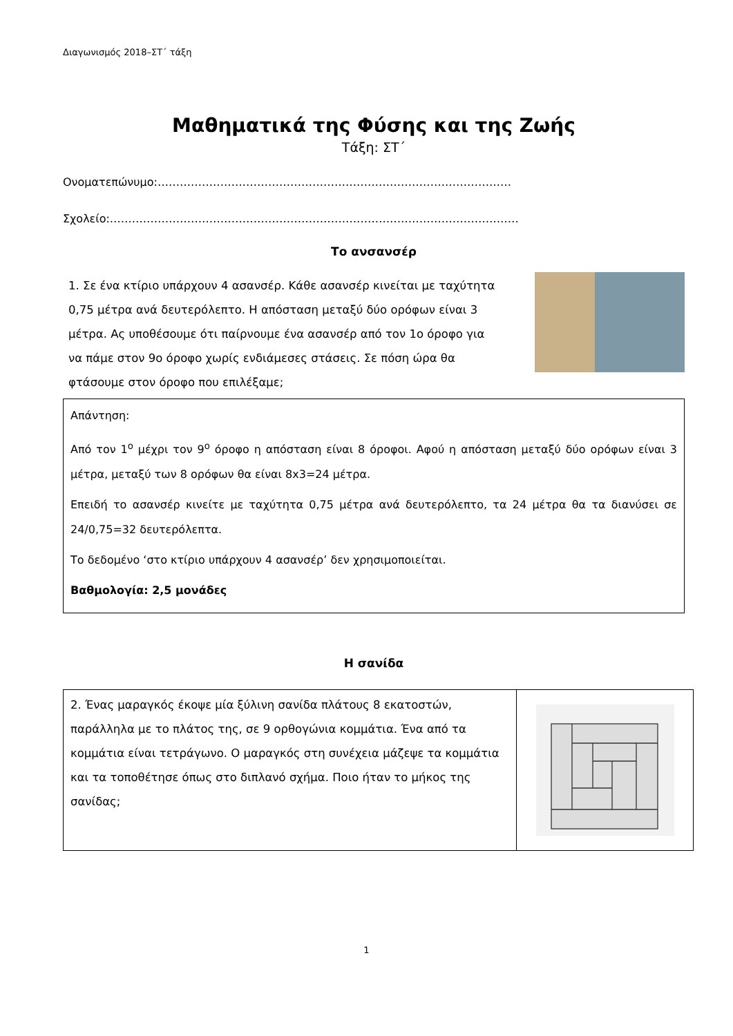Διαγωνισμός 2018–ΣΤ΄ τάξη
Μαθηματικά της Φύσης και της Ζωής
Τάξη: ΣΤ΄
Ονοματεπώνυμο:……………………………………………………………………………………
Σχολείο:…………………………………………………………………………………………………
Το ανσανσέρ
1. Σε ένα κτίριο υπάρχουν 4 ασανσέρ. Κάθε ασανσέρ κινείται με ταχύτητα 0,75 μέτρα ανά δευτερόλεπτο. Η απόσταση μεταξύ δύο ορόφων είναι 3 μέτρα. Ας υποθέσουμε ότι παίρνουμε ένα ασανσέρ από τον 1ο όροφο για να πάμε στον 9ο όροφο χωρίς ενδιάμεσες στάσεις. Σε πόση ώρα θα φτάσουμε στον όροφο που επιλέξαμε;
Απάντηση:
Από τον 1<sup>ο</sup> μέχρι τον 9<sup>ο</sup> όροφο η απόσταση είναι 8 όροφοι. Αφού η απόσταση μεταξύ δύο ορόφων είναι 3 μέτρα, μεταξύ των 8 ορόφων θα είναι 8x3=24 μέτρα.
Επειδή το ασανσέρ κινείτε με ταχύτητα 0,75 μέτρα ανά δευτερόλεπτο, τα 24 μέτρα θα τα διανύσει σε 24/0,75=32 δευτερόλεπτα.
Το δεδομένο ‘στο κτίριο υπάρχουν 4 ασανσέρ’ δεν χρησιμοποιείται.
Βαθμολογία: 2,5 μονάδες
Η σανίδα
2. Ένας μαραγκός έκοψε μία ξύλινη σανίδα πλάτους 8 εκατοστών, παράλληλα με το πλάτος της, σε 9 ορθογώνια κομμάτια. Ένα από τα κομμάτια είναι τετράγωνο. Ο μαραγκός στη συνέχεια μάζεψε τα κομμάτια και τα τοποθέτησε όπως στο διπλανό σχήμα. Ποιο ήταν το μήκος της σανίδας;
1